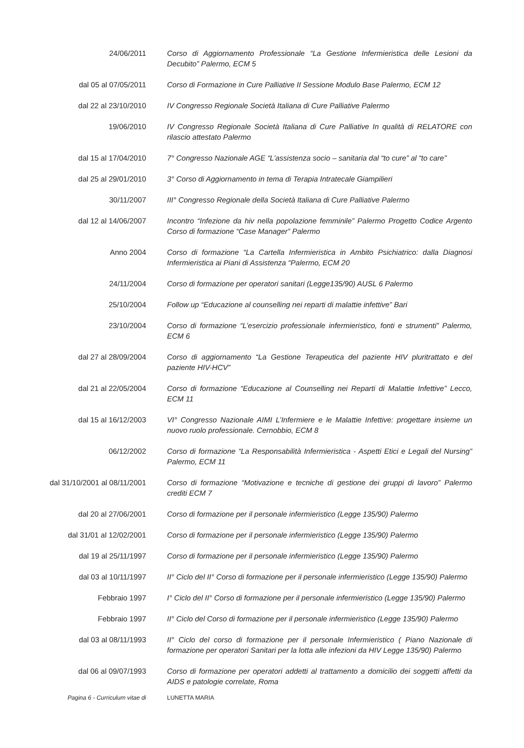24/06/2011 Corso di Aggiornamento Professionale “La Gestione Infermieristica delle Lesioni da Decubito” Palermo, ECM 5
dal 05 al 07/05/2011 Corso di Formazione in Cure Palliative II Sessione Modulo Base Palermo, ECM 12
dal 22 al 23/10/2010 IV Congresso Regionale Società Italiana di Cure Palliative Palermo
19/06/2010 IV Congresso Regionale Società Italiana di Cure Palliative In qualità di RELATORE con rilascio attestato Palermo
dal 15 al 17/04/2010 7° Congresso Nazionale AGE “L’assistenza socio – sanitaria dal “to cure” al “to care”
dal 25 al 29/01/2010 3° Corso di Aggiornamento in tema di Terapia Intratecale Giampilieri
30/11/2007 III° Congresso Regionale della Società Italiana di Cure Palliative Palermo
dal 12 al 14/06/2007 Incontro “Infezione da hiv nella popolazione femminile” Palermo Progetto Codice Argento Corso di formazione “Case Manager” Palermo
Anno 2004 Corso di formazione “La Cartella Infermieristica in Ambito Psichiatrico: dalla Diagnosi Infermieristica ai Piani di Assistenza “Palermo, ECM 20
24/11/2004 Corso di formazione per operatori sanitari (Legge135/90) AUSL 6 Palermo
25/10/2004 Follow up “Educazione al counselling nei reparti di malattie infettive” Bari
23/10/2004 Corso di formazione “L’esercizio professionale infermieristico, fonti e strumenti” Palermo, ECM 6
dal 27 al 28/09/2004 Corso di aggiornamento “La Gestione Terapeutica del paziente HIV pluritrattato e del paziente HIV-HCV”
dal 21 al 22/05/2004 Corso di formazione “Educazione al Counselling nei Reparti di Malattie Infettive” Lecco, ECM 11
dal 15 al 16/12/2003 VI° Congresso Nazionale AIMI L’Infermiere e le Malattie Infettive: progettare insieme un nuovo ruolo professionale. Cernobbio, ECM 8
06/12/2002 Corso di formazione “La Responsabilità Infermieristica - Aspetti Etici e Legali del Nursing” Palermo, ECM 11
dal 31/10/2001 al 08/11/2001 Corso di formazione “Motivazione e tecniche di gestione dei gruppi di lavoro” Palermo crediti ECM 7
dal 20 al 27/06/2001 Corso di formazione per il personale infermieristico (Legge 135/90) Palermo
dal 31/01 al 12/02/2001 Corso di formazione per il personale infermieristico (Legge 135/90) Palermo
dal 19 al 25/11/1997 Corso di formazione per il personale infermieristico (Legge 135/90) Palermo
dal 03 al 10/11/1997 II° Ciclo del II° Corso di formazione per il personale infermieristico (Legge 135/90) Palermo
Febbraio 1997 I° Ciclo del II° Corso di formazione per il personale infermieristico (Legge 135/90) Palermo
Febbraio 1997 II° Ciclo del Corso di formazione per il personale infermieristico (Legge 135/90) Palermo
dal 03 al 08/11/1993 II° Ciclo del corso di formazione per il personale Infermieristico ( Piano Nazionale di formazione per operatori Sanitari per la lotta alle infezioni da HIV Legge 135/90) Palermo
dal 06 al 09/07/1993 Corso di formazione per operatori addetti al trattamento a domicilio dei soggetti affetti da AIDS e patologie correlate, Roma
Pagina 6 - Curriculum vitae di LUNETTA MARIA